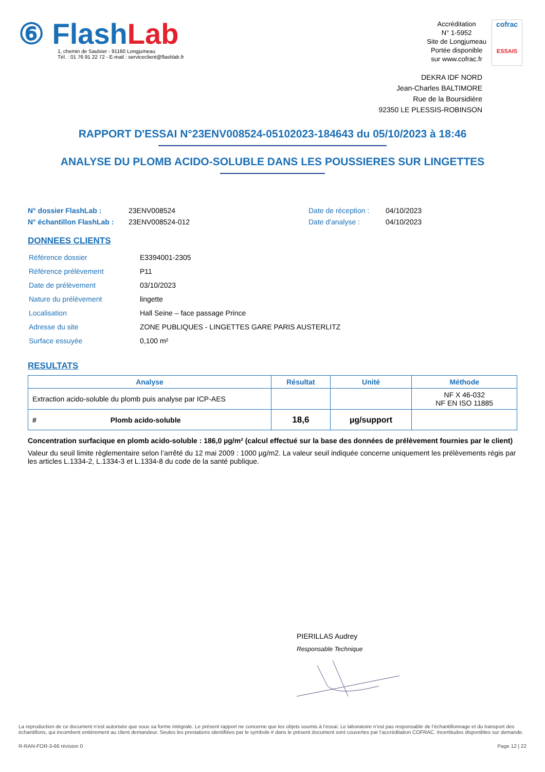⑥ Flash Lab
1, chemin de Saulxier - 91160 Longjumeau
Tél. : 01 76 91 22 72 - E-mail : serviceclient@flashlab.fr
Accréditation
N° 1-5952
Site de Longjumeau
Portée disponible
sur www.cofrac.fr
cofrac
ESSAIS
DEKRA IDF NORD
Jean-Charles BALTIMORE
Rue de la Boursidière
92350 LE PLESSIS-ROBINSON
RAPPORT D'ESSAI N°23ENV008524-05102023-184643 du 05/10/2023 à 18:46
ANALYSE DU PLOMB ACIDO-SOLUBLE DANS LES POUSSIERES SUR LINGETTES
N° dossier FlashLab :
N° échantillon FlashLab :
23ENV008524
23ENV008524-012
Date de réception :
Date d'analyse :
04/10/2023
04/10/2023
DONNEES CLIENTS
| Référence dossier | E3394001-2305 |
| Référence prélèvement | P11 |
| Date de prélèvement | 03/10/2023 |
| Nature du prélèvement | lingette |
| Localisation | Hall Seine – face passage Prince |
| Adresse du site | ZONE PUBLIQUES - LINGETTES GARE PARIS AUSTERLITZ |
| Surface essuyée | 0,100 m² |
RESULTATS
| Analyse | Résultat | Unité | Méthode |
| --- | --- | --- | --- |
| Extraction acido-soluble du plomb puis analyse par ICP-AES | | | NF X 46-032 NF EN ISO 11885 |
| # Plomb acido-soluble | 18,6 | µg/support | |
Concentration surfacique en plomb acido-soluble : 186,0 µg/m² (calcul effectué sur la base des données de prélèvement fournies par le client)
Valeur du seuil limite règlementaire selon l’arrêté du 12 mai 2009 : 1000 µg/m2. La valeur seuil indiquée concerne uniquement les prélèvements régis par les articles L.1334-2, L.1334-3 et L.1334-8 du code de la santé publique.
PIERILLAS Audrey
Responsable Technique
La reproduction de ce document n’est autorisée que sous sa forme intégrale. Le présent rapport ne concerne que les objets soumis à l’essai. Le laboratoire n’est pas responsable de l’échantillonnage et du transport des échantillons, qui incombent entièrement au client demandeur. Seules les prestations identifiées par le symbole # dans le présent document sont couvertes par l’accréditation COFRAC. Incertitudes disponibles sur demande.
R-RAN-FOR-3-66 révision 0 Page 12 | 22